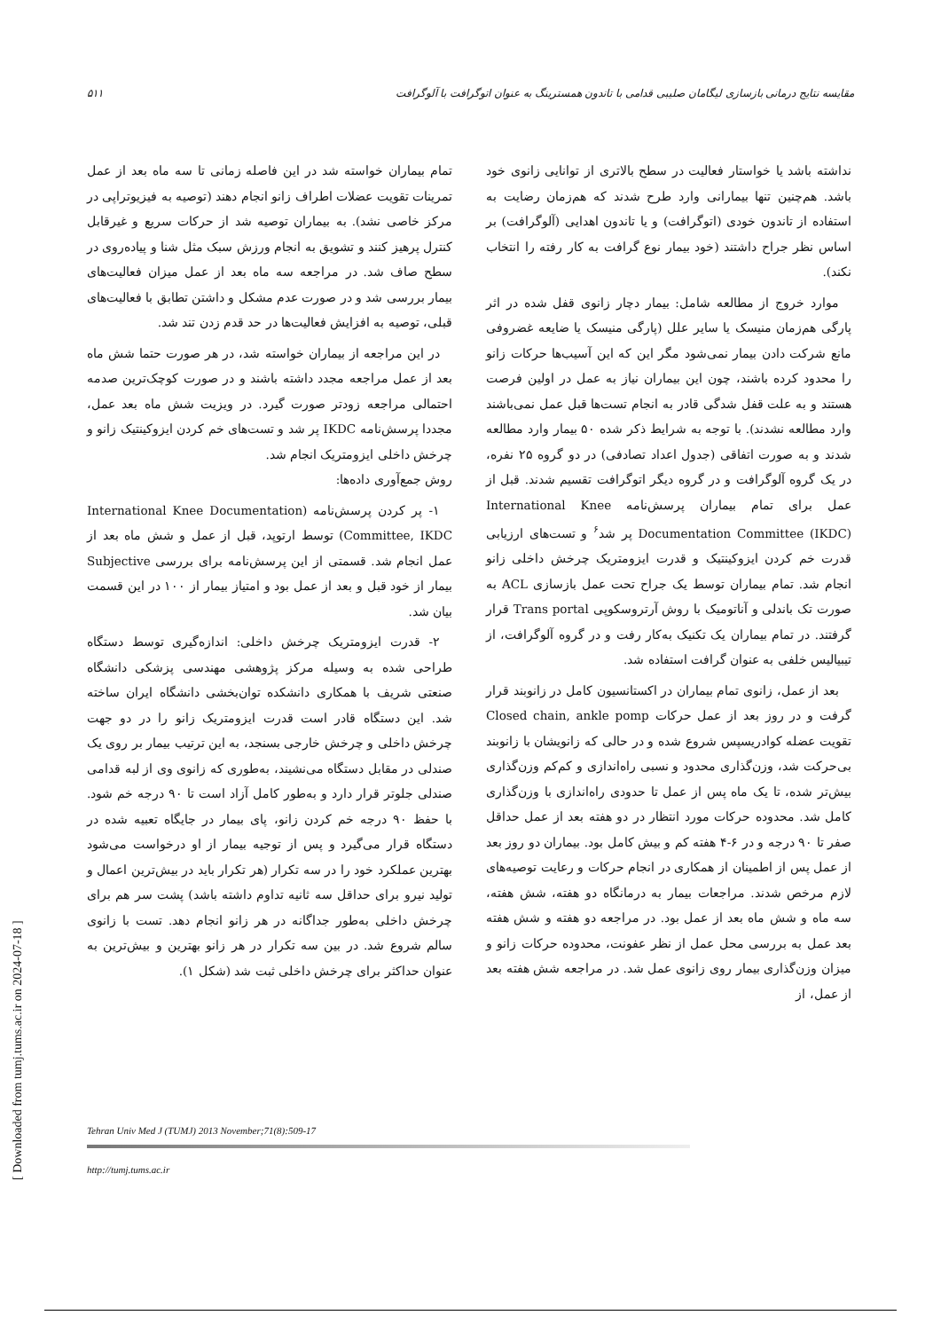۵۱۱ مقایسه نتایج درمانی بازسازی لیگامان صلیبی قدامی با تاندون همسترینگ به عنوان اتوگرافت با آلوگرافت
نداشته باشد یا خواستار فعالیت در سطح بالاتری از توانایی زانوی خود باشد. هم‌چنین تنها بیمارانی وارد طرح شدند که هم‌زمان رضایت به استفاده از تاندون خودی (اتوگرافت) و یا تاندون اهدایی (آلوگرافت) بر اساس نظر جراح داشتند (خود بیمار نوع گرافت به کار رفته را انتخاب نکند).
موارد خروج از مطالعه شامل: بیمار دچار زانوی قفل شده در اثر پارگی هم‌زمان منیسک یا سایر علل (پارگی منیسک یا ضایعه غضروفی مانع شرکت دادن بیمار نمی‌شود مگر این که این آسیب‌ها حرکات زانو را محدود کرده باشند، چون این بیماران نیاز به عمل در اولین فرصت هستند و به علت قفل شدگی قادر به انجام تست‌ها قبل عمل نمی‌باشند وارد مطالعه نشدند). با توجه به شرایط ذکر شده ۵۰ بیمار وارد مطالعه شدند و به صورت اتفاقی (جدول اعداد تصادفی) در دو گروه ۲۵ نفره، در یک گروه آلوگرافت و در گروه دیگر اتوگرافت تقسیم شدند. قبل از عمل برای تمام بیماران پرسش‌نامه International Knee Documentation Committee (IKDC) پر شد<sup>۶</sup> و تست‌های ارزیابی قدرت خم کردن ایزوکینتیک و قدرت ایزومتریک چرخش داخلی زانو انجام شد. تمام بیماران توسط یک جراح تحت عمل بازسازی ACL به صورت تک باندلی و آناتومیک با روش آرتروسکوپی Trans portal قرار گرفتند. در تمام بیماران یک تکنیک به‌کار رفت و در گروه آلوگرافت، از تیبیالیس خلفی به عنوان گرافت استفاده شد.
بعد از عمل، زانوی تمام بیماران در اکستانسیون کامل در زانوبند قرار گرفت و در روز بعد از عمل حرکات Closed chain, ankle pomp تقویت عضله کوادریسپس شروع شده و در حالی که زانویشان با زانوبند بی‌حرکت شد، وزن‌گذاری محدود و نسبی راه‌اندازی و کم‌کم وزن‌گذاری بیش‌تر شده، تا یک ماه پس از عمل تا حدودی راه‌اندازی با وزن‌گذاری کامل شد. محدوده حرکات مورد انتظار در دو هفته بعد از عمل حداقل صفر تا ۹۰ درجه و در ۶-۴ هفته کم و بیش کامل بود. بیماران دو روز بعد از عمل پس از اطمینان از همکاری در انجام حرکات و رعایت توصیه‌های لازم مرخص شدند. مراجعات بیمار به درمانگاه دو هفته، شش هفته، سه ماه و شش ماه بعد از عمل بود. در مراجعه دو هفته و شش هفته بعد عمل به بررسی محل عمل از نظر عفونت، محدوده حرکات زانو و میزان وزن‌گذاری بیمار روی زانوی عمل شد. در مراجعه شش هفته بعد از عمل، از
تمام بیماران خواسته شد در این فاصله زمانی تا سه ماه بعد از عمل تمرینات تقویت عضلات اطراف زانو انجام دهند (توصیه به فیزیوتراپی در مرکز خاصی نشد). به بیماران توصیه شد از حرکات سریع و غیرقابل کنترل پرهیز کنند و تشویق به انجام ورزش سبک مثل شنا و پیاده‌روی در سطح صاف شد. در مراجعه سه ماه بعد از عمل میزان فعالیت‌های بیمار بررسی شد و در صورت عدم مشکل و داشتن تطابق با فعالیت‌های قبلی، توصیه به افزایش فعالیت‌ها در حد قدم زدن تند شد.
در این مراجعه از بیماران خواسته شد، در هر صورت حتما شش ماه بعد از عمل مراجعه مجدد داشته باشند و در صورت کوچک‌ترین صدمه احتمالی مراجعه زودتر صورت گیرد. در ویزیت شش ماه بعد عمل، مجددا پرسش‌نامه IKDC پر شد و تست‌های خم کردن ایزوکینتیک زانو و چرخش داخلی ایزومتریک انجام شد.
روش جمع‌آوری داده‌ها:
۱- پر کردن پرسش‌نامه (International Knee Documentation Committee, IKDC) توسط ارتوپد، قبل از عمل و شش ماه بعد از عمل انجام شد. قسمتی از این پرسش‌نامه برای بررسی Subjective بیمار از خود قبل و بعد از عمل بود و امتیاز بیمار از ۱۰۰ در این قسمت بیان شد.
۲- قدرت ایزومتریک چرخش داخلی: اندازه‌گیری توسط دستگاه طراحی شده به وسیله مرکز پژوهشی مهندسی پزشکی دانشگاه صنعتی شریف با همکاری دانشکده توان‌بخشی دانشگاه ایران ساخته شد. این دستگاه قادر است قدرت ایزومتریک زانو را در دو جهت چرخش داخلی و چرخش خارجی بسنجد، به این ترتیب بیمار بر روی یک صندلی در مقابل دستگاه می‌نشیند، به‌طوری که زانوی وی از لبه قدامی صندلی جلوتر قرار دارد و به‌طور کامل آزاد است تا ۹۰ درجه خم شود. با حفظ ۹۰ درجه خم کردن زانو، پای بیمار در جایگاه تعبیه شده در دستگاه قرار می‌گیرد و پس از توجیه بیمار از او درخواست می‌شود بهترین عملکرد خود را در سه تکرار (هر تکرار باید در بیش‌ترین اعمال و تولید نیرو برای حداقل سه ثانیه تداوم داشته باشد) پشت سر هم برای چرخش داخلی به‌طور جداگانه در هر زانو انجام دهد. تست با زانوی سالم شروع شد. در بین سه تکرار در هر زانو بهترین و بیش‌ترین به عنوان حداکثر برای چرخش داخلی ثبت شد (شکل ۱).
Tehran Univ Med J (TUMJ) 2013 November;71(8):509-17
http://tumj.tums.ac.ir
[ Downloaded from tumj.tums.ac.ir on 2024-07-18 ]